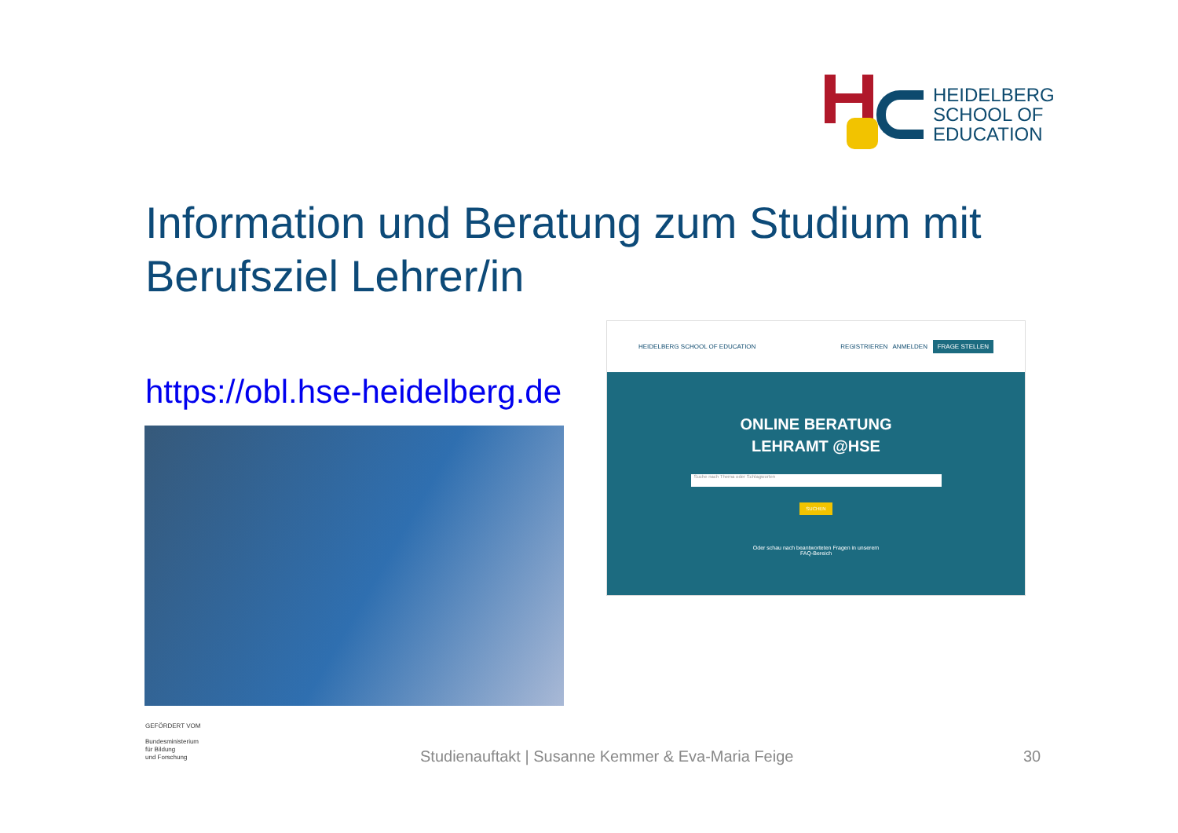HEIDELBERG
SCHOOL OF
EDUCATION
Information und Beratung zum Studium mit Berufsziel Lehrer/in
https://obl.hse-heidelberg.de
HEIDELBERG SCHOOL OF EDUCATION REGISTRIEREN ANMELDEN FRAGE STELLEN
ONLINE BERATUNG
LEHRAMT @HSE
Suche nach Thema oder Schlagworten
SUCHEN
Oder schau nach beantworteten Fragen in unserem
FAQ-Bereich
GEFÖRDERT VOM
Bundesministerium
für Bildung
und Forschung
Studienauftakt | Susanne Kemmer & Eva-Maria Feige
30